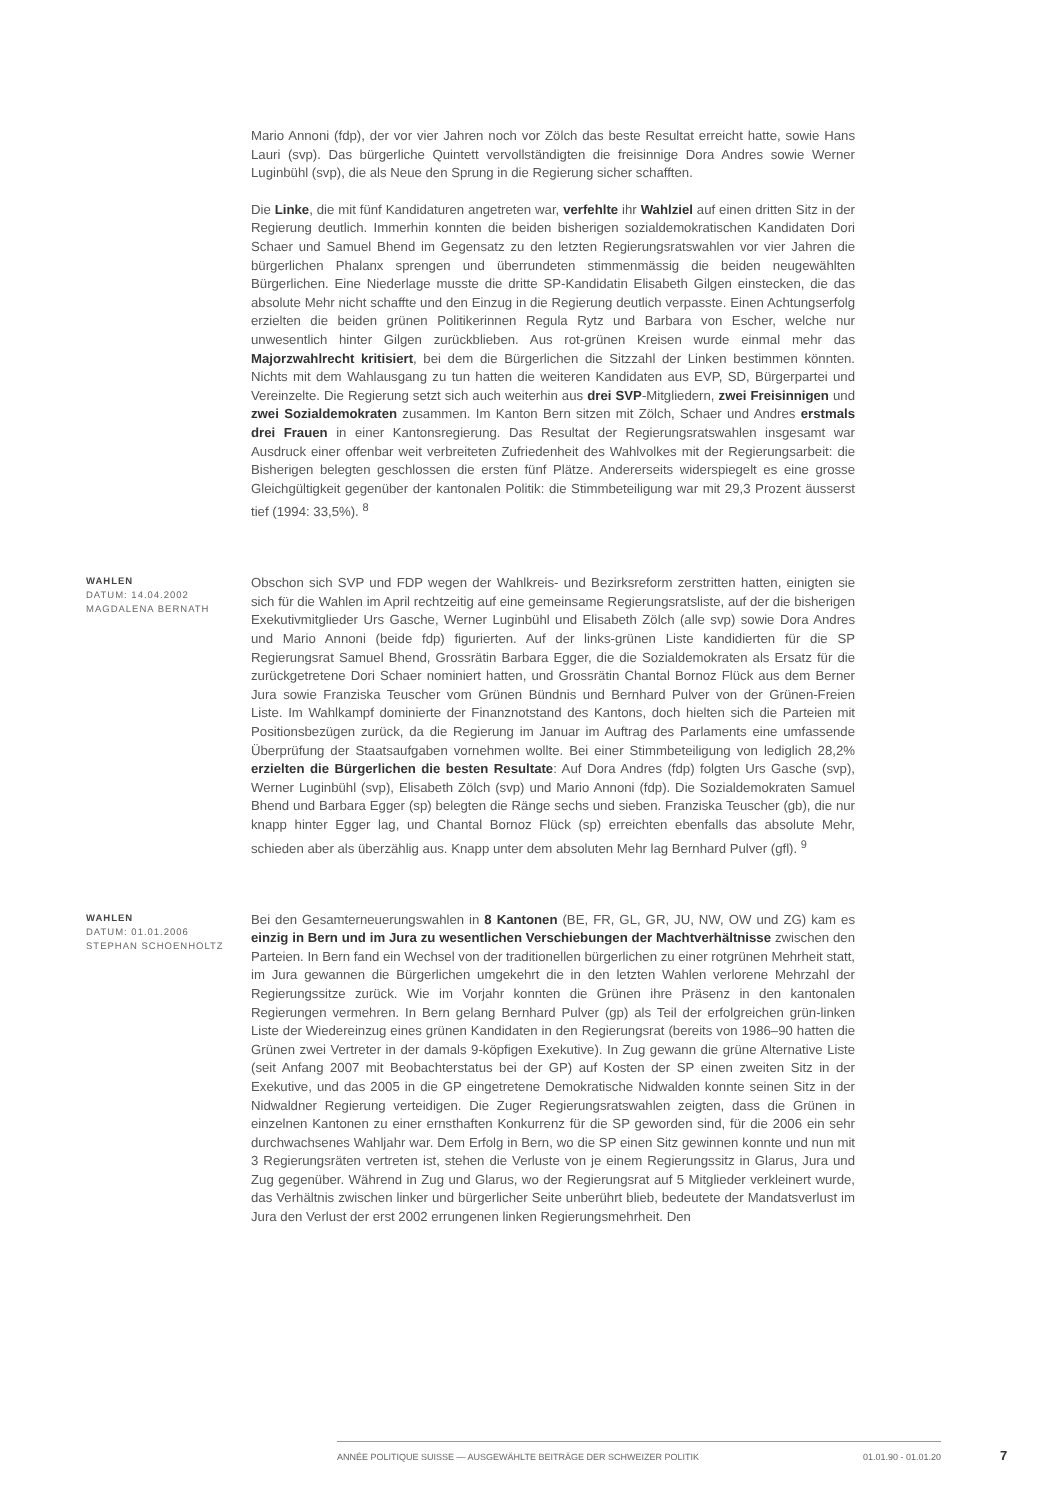Mario Annoni (fdp), der vor vier Jahren noch vor Zölch das beste Resultat erreicht hatte, sowie Hans Lauri (svp). Das bürgerliche Quintett vervollständigten die freisinnige Dora Andres sowie Werner Luginbühl (svp), die als Neue den Sprung in die Regierung sicher schafften.
Die Linke, die mit fünf Kandidaturen angetreten war, verfehlte ihr Wahlziel auf einen dritten Sitz in der Regierung deutlich. Immerhin konnten die beiden bisherigen sozialdemokratischen Kandidaten Dori Schaer und Samuel Bhend im Gegensatz zu den letzten Regierungsratswahlen vor vier Jahren die bürgerlichen Phalanx sprengen und überrundeten stimmenmässig die beiden neugewählten Bürgerlichen. Eine Niederlage musste die dritte SP-Kandidatin Elisabeth Gilgen einstecken, die das absolute Mehr nicht schaffte und den Einzug in die Regierung deutlich verpasste. Einen Achtungserfolg erzielten die beiden grünen Politikerinnen Regula Rytz und Barbara von Escher, welche nur unwesentlich hinter Gilgen zurückblieben. Aus rot-grünen Kreisen wurde einmal mehr das Majorzwahlrecht kritisiert, bei dem die Bürgerlichen die Sitzzahl der Linken bestimmen könnten. Nichts mit dem Wahlausgang zu tun hatten die weiteren Kandidaten aus EVP, SD, Bürgerpartei und Vereinzelte. Die Regierung setzt sich auch weiterhin aus drei SVP-Mitgliedern, zwei Freisinnigen und zwei Sozialdemokraten zusammen. Im Kanton Bern sitzen mit Zölch, Schaer und Andres erstmals drei Frauen in einer Kantonsregierung. Das Resultat der Regierungsratswahlen insgesamt war Ausdruck einer offenbar weit verbreiteten Zufriedenheit des Wahlvolkes mit der Regierungsarbeit: die Bisherigen belegten geschlossen die ersten fünf Plätze. Andererseits widerspiegelt es eine grosse Gleichgültigkeit gegenüber der kantonalen Politik: die Stimmbeteiligung war mit 29,3 Prozent äusserst tief (1994: 33,5%). <sup>8</sup>
WAHLEN
DATUM: 14.04.2002
MAGDALENA BERNATH
Obschon sich SVP und FDP wegen der Wahlkreis- und Bezirksreform zerstritten hatten, einigten sie sich für die Wahlen im April rechtzeitig auf eine gemeinsame Regierungsratsliste, auf der die bisherigen Exekutivmitglieder Urs Gasche, Werner Luginbühl und Elisabeth Zölch (alle svp) sowie Dora Andres und Mario Annoni (beide fdp) figurierten. Auf der links-grünen Liste kandidierten für die SP Regierungsrat Samuel Bhend, Grossrätin Barbara Egger, die die Sozialdemokraten als Ersatz für die zurückgetretene Dori Schaer nominiert hatten, und Grossrätin Chantal Bornoz Flück aus dem Berner Jura sowie Franziska Teuscher vom Grünen Bündnis und Bernhard Pulver von der Grünen-Freien Liste. Im Wahlkampf dominierte der Finanznotstand des Kantons, doch hielten sich die Parteien mit Positionsbezügen zurück, da die Regierung im Januar im Auftrag des Parlaments eine umfassende Überprüfung der Staatsaufgaben vornehmen wollte. Bei einer Stimmbeteiligung von lediglich 28,2% erzielten die Bürgerlichen die besten Resultate: Auf Dora Andres (fdp) folgten Urs Gasche (svp), Werner Luginbühl (svp), Elisabeth Zölch (svp) und Mario Annoni (fdp). Die Sozialdemokraten Samuel Bhend und Barbara Egger (sp) belegten die Ränge sechs und sieben. Franziska Teuscher (gb), die nur knapp hinter Egger lag, und Chantal Bornoz Flück (sp) erreichten ebenfalls das absolute Mehr, schieden aber als überzählig aus. Knapp unter dem absoluten Mehr lag Bernhard Pulver (gfl). <sup>9</sup>
WAHLEN
DATUM: 01.01.2006
STEPHAN SCHOENHOLTZ
Bei den Gesamterneuerungswahlen in 8 Kantonen (BE, FR, GL, GR, JU, NW, OW und ZG) kam es einzig in Bern und im Jura zu wesentlichen Verschiebungen der Machtverhältnisse zwischen den Parteien. In Bern fand ein Wechsel von der traditionellen bürgerlichen zu einer rotgrünen Mehrheit statt, im Jura gewannen die Bürgerlichen umgekehrt die in den letzten Wahlen verlorene Mehrzahl der Regierungssitze zurück. Wie im Vorjahr konnten die Grünen ihre Präsenz in den kantonalen Regierungen vermehren. In Bern gelang Bernhard Pulver (gp) als Teil der erfolgreichen grün-linken Liste der Wiedereinzug eines grünen Kandidaten in den Regierungsrat (bereits von 1986–90 hatten die Grünen zwei Vertreter in der damals 9-köpfigen Exekutive). In Zug gewann die grüne Alternative Liste (seit Anfang 2007 mit Beobachterstatus bei der GP) auf Kosten der SP einen zweiten Sitz in der Exekutive, und das 2005 in die GP eingetretene Demokratische Nidwalden konnte seinen Sitz in der Nidwaldner Regierung verteidigen. Die Zuger Regierungsratswahlen zeigten, dass die Grünen in einzelnen Kantonen zu einer ernsthaften Konkurrenz für die SP geworden sind, für die 2006 ein sehr durchwachsenes Wahljahr war. Dem Erfolg in Bern, wo die SP einen Sitz gewinnen konnte und nun mit 3 Regierungsräten vertreten ist, stehen die Verluste von je einem Regierungssitz in Glarus, Jura und Zug gegenüber. Während in Zug und Glarus, wo der Regierungsrat auf 5 Mitglieder verkleinert wurde, das Verhältnis zwischen linker und bürgerlicher Seite unberührt blieb, bedeutete der Mandatsverlust im Jura den Verlust der erst 2002 errungenen linken Regierungsmehrheit. Den
ANNÉE POLITIQUE SUISSE — AUSGEWÄHLTE BEITRÄGE DER SCHWEIZER POLITIK 01.01.90 - 01.01.20
7